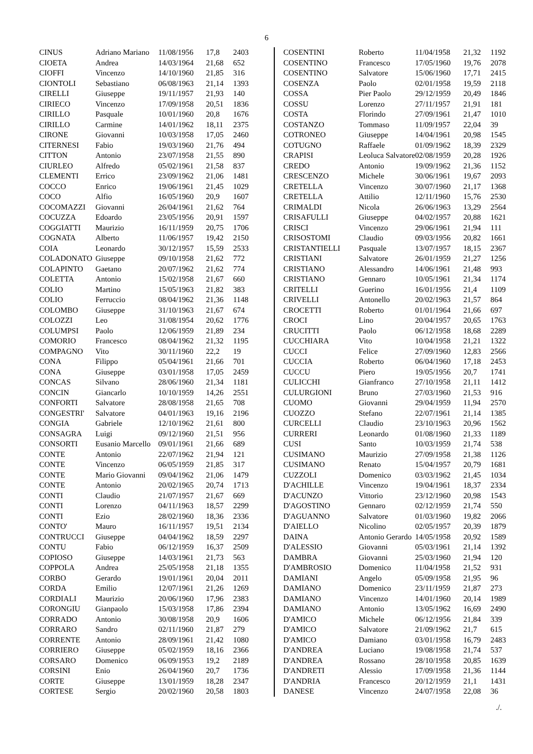6
| CINUS | Adriano Mariano | 11/08/1956 | 17,8 | 2403 |
| CIOETA | Andrea | 14/03/1964 | 21,68 | 652 |
| CIOFFI | Vincenzo | 14/10/1960 | 21,85 | 316 |
| CIONTOLI | Sebastiano | 06/08/1963 | 21,14 | 1393 |
| CIRELLI | Giuseppe | 19/11/1957 | 21,93 | 140 |
| CIRIECO | Vincenzo | 17/09/1958 | 20,51 | 1836 |
| CIRILLO | Pasquale | 10/01/1960 | 20,8 | 1676 |
| CIRILLO | Carmine | 14/01/1962 | 18,11 | 2375 |
| CIRONE | Giovanni | 10/03/1958 | 17,05 | 2460 |
| CITERNESI | Fabio | 19/03/1960 | 21,76 | 494 |
| CITTON | Antonio | 23/07/1958 | 21,55 | 890 |
| CIURLEO | Alfredo | 05/02/1961 | 21,58 | 837 |
| CLEMENTI | Errico | 23/09/1962 | 21,06 | 1481 |
| COCCO | Enrico | 19/06/1961 | 21,45 | 1029 |
| COCO | Alfio | 16/05/1960 | 20,9 | 1607 |
| COCOMAZZI | Giovanni | 26/04/1961 | 21,62 | 764 |
| COCUZZA | Edoardo | 23/05/1956 | 20,91 | 1597 |
| COGGIATTI | Maurizio | 16/11/1959 | 20,75 | 1706 |
| COGNATA | Alberto | 11/06/1957 | 19,42 | 2150 |
| COIA | Leonardo | 30/12/1957 | 15,59 | 2533 |
| COLADONATO | Giuseppe | 09/10/1958 | 21,62 | 772 |
| COLAPINTO | Gaetano | 20/07/1962 | 21,62 | 774 |
| COLETTA | Antonio | 15/02/1958 | 21,67 | 660 |
| COLIO | Martino | 15/05/1963 | 21,82 | 383 |
| COLIO | Ferruccio | 08/04/1962 | 21,36 | 1148 |
| COLOMBO | Giuseppe | 31/10/1963 | 21,67 | 674 |
| COLOZZI | Leo | 31/08/1954 | 20,62 | 1776 |
| COLUMPSI | Paolo | 12/06/1959 | 21,89 | 234 |
| COMORIO | Francesco | 08/04/1962 | 21,32 | 1195 |
| COMPAGNO | Vito | 30/11/1960 | 22,2 | 19 |
| CONA | Filippo | 05/04/1961 | 21,66 | 701 |
| CONA | Giuseppe | 03/01/1958 | 17,05 | 2459 |
| CONCAS | Silvano | 28/06/1960 | 21,34 | 1181 |
| CONCIN | Giancarlo | 10/10/1959 | 14,26 | 2551 |
| CONFORTI | Salvatore | 28/08/1958 | 21,65 | 708 |
| CONGESTRI' | Salvatore | 04/01/1963 | 19,16 | 2196 |
| CONGIA | Gabriele | 12/10/1962 | 21,61 | 800 |
| CONSAGRA | Luigi | 09/12/1960 | 21,51 | 956 |
| CONSORTI | Eusanio Marcello | 09/01/1961 | 21,66 | 689 |
| CONTE | Antonio | 22/07/1962 | 21,94 | 121 |
| CONTE | Vincenzo | 06/05/1959 | 21,85 | 317 |
| CONTE | Mario Giovanni | 09/04/1962 | 21,06 | 1479 |
| CONTE | Antonio | 20/02/1965 | 20,74 | 1713 |
| CONTI | Claudio | 21/07/1957 | 21,67 | 669 |
| CONTI | Lorenzo | 04/11/1963 | 18,57 | 2299 |
| CONTI | Ezio | 28/02/1960 | 18,36 | 2336 |
| CONTO' | Mauro | 16/11/1957 | 19,51 | 2134 |
| CONTRUCCI | Giuseppe | 04/04/1962 | 18,59 | 2297 |
| CONTU | Fabio | 06/12/1959 | 16,37 | 2509 |
| COPIOSO | Giuseppe | 14/03/1961 | 21,73 | 563 |
| COPPOLA | Andrea | 25/05/1958 | 21,18 | 1355 |
| CORBO | Gerardo | 19/01/1961 | 20,04 | 2011 |
| CORDA | Emilio | 12/07/1961 | 21,26 | 1269 |
| CORDIALI | Maurizio | 20/06/1960 | 17,96 | 2383 |
| CORONGIU | Gianpaolo | 15/03/1958 | 17,86 | 2394 |
| CORRADO | Antonio | 30/08/1958 | 20,9 | 1606 |
| CORRARO | Sandro | 02/11/1960 | 21,87 | 279 |
| CORRENTE | Antonio | 28/09/1961 | 21,42 | 1080 |
| CORRIERO | Giuseppe | 05/02/1959 | 18,16 | 2366 |
| CORSARO | Domenico | 06/09/1953 | 19,2 | 2189 |
| CORSINI | Enio | 26/04/1960 | 20,7 | 1736 |
| CORTE | Giuseppe | 13/01/1959 | 18,28 | 2347 |
| CORTESE | Sergio | 20/02/1960 | 20,58 | 1803 |
| COSENTINI | Roberto | 11/04/1958 | 21,32 | 1192 |
| COSENTINO | Francesco | 17/05/1960 | 19,76 | 2078 |
| COSENTINO | Salvatore | 15/06/1960 | 17,71 | 2415 |
| COSENZA | Paolo | 02/01/1958 | 19,59 | 2118 |
| COSSA | Pier Paolo | 29/12/1959 | 20,49 | 1846 |
| COSSU | Lorenzo | 27/11/1957 | 21,91 | 181 |
| COSTA | Florindo | 27/09/1961 | 21,47 | 1010 |
| COSTANZO | Tommaso | 11/09/1957 | 22,04 | 39 |
| COTRONEO | Giuseppe | 14/04/1961 | 20,98 | 1545 |
| COTUGNO | Raffaele | 01/09/1962 | 18,39 | 2329 |
| CRAPISI | Leoluca Salvatore | 02/08/1959 | 20,28 | 1926 |
| CREDO | Antonio | 19/09/1962 | 21,36 | 1152 |
| CRESCENZO | Michele | 30/06/1961 | 19,67 | 2093 |
| CRETELLA | Vincenzo | 30/07/1960 | 21,17 | 1368 |
| CRETELLA | Attilio | 12/11/1960 | 15,76 | 2530 |
| CRIMALDI | Nicola | 26/06/1963 | 13,29 | 2564 |
| CRISAFULLI | Giuseppe | 04/02/1957 | 20,88 | 1621 |
| CRISCI | Vincenzo | 29/06/1961 | 21,94 | 111 |
| CRISOSTOMI | Claudio | 09/03/1956 | 20,82 | 1661 |
| CRISTANTIELLI | Pasquale | 13/07/1957 | 18,15 | 2367 |
| CRISTIANI | Salvatore | 26/01/1959 | 21,27 | 1256 |
| CRISTIANO | Alessandro | 14/06/1961 | 21,48 | 993 |
| CRISTIANO | Gennaro | 10/05/1961 | 21,34 | 1174 |
| CRITELLI | Guerino | 16/01/1956 | 21,4 | 1109 |
| CRIVELLI | Antonello | 20/02/1963 | 21,57 | 864 |
| CROCETTI | Roberto | 01/01/1964 | 21,66 | 697 |
| CROCI | Lino | 20/04/1957 | 20,65 | 1763 |
| CRUCITTI | Paolo | 06/12/1958 | 18,68 | 2289 |
| CUCCHIARA | Vito | 10/04/1958 | 21,21 | 1322 |
| CUCCI | Felice | 27/09/1960 | 12,83 | 2566 |
| CUCCIA | Roberto | 06/04/1960 | 17,18 | 2453 |
| CUCCU | Piero | 19/05/1956 | 20,7 | 1741 |
| CULICCHI | Gianfranco | 27/10/1958 | 21,11 | 1412 |
| CULURGIONI | Bruno | 27/03/1960 | 21,53 | 916 |
| CUOMO | Giovanni | 29/04/1959 | 11,94 | 2570 |
| CUOZZO | Stefano | 22/07/1961 | 21,14 | 1385 |
| CURCELLI | Claudio | 23/10/1963 | 20,96 | 1562 |
| CURRERI | Leonardo | 01/08/1960 | 21,33 | 1189 |
| CUSI | Santo | 10/03/1959 | 21,74 | 538 |
| CUSIMANO | Maurizio | 27/09/1958 | 21,38 | 1126 |
| CUSIMANO | Renato | 15/04/1957 | 20,79 | 1681 |
| CUZZOLI | Domenico | 03/03/1962 | 21,45 | 1034 |
| D'ACHILLE | Vincenzo | 19/04/1961 | 18,37 | 2334 |
| D'ACUNZO | Vittorio | 23/12/1960 | 20,98 | 1543 |
| D'AGOSTINO | Gennaro | 02/12/1959 | 21,74 | 550 |
| D'AGUANNO | Salvatore | 01/03/1960 | 19,82 | 2066 |
| D'AIELLO | Nicolino | 02/05/1957 | 20,39 | 1879 |
| DAINA | Antonio Gerardo | 14/05/1958 | 20,92 | 1589 |
| D'ALESSIO | Giovanni | 05/03/1961 | 21,14 | 1392 |
| DAMBRA | Giovanni | 25/03/1960 | 21,94 | 120 |
| D'AMBROSIO | Domenico | 11/04/1958 | 21,52 | 931 |
| DAMIANI | Angelo | 05/09/1958 | 21,95 | 96 |
| DAMIANO | Domenico | 23/11/1959 | 21,87 | 273 |
| DAMIANO | Vincenzo | 14/01/1960 | 20,14 | 1989 |
| DAMIANO | Antonio | 13/05/1962 | 16,69 | 2490 |
| D'AMICO | Michele | 06/12/1956 | 21,84 | 339 |
| D'AMICO | Salvatore | 21/09/1962 | 21,7 | 615 |
| D'AMICO | Damiano | 03/01/1958 | 16,79 | 2483 |
| D'ANDREA | Luciano | 19/08/1958 | 21,74 | 537 |
| D'ANDREA | Rossano | 28/10/1958 | 20,85 | 1639 |
| D'ANDRETI | Alessio | 17/09/1958 | 21,36 | 1144 |
| D'ANDRIA | Francesco | 20/12/1959 | 21,1 | 1431 |
| DANESE | Vincenzo | 24/07/1958 | 22,08 | 36 |
./.